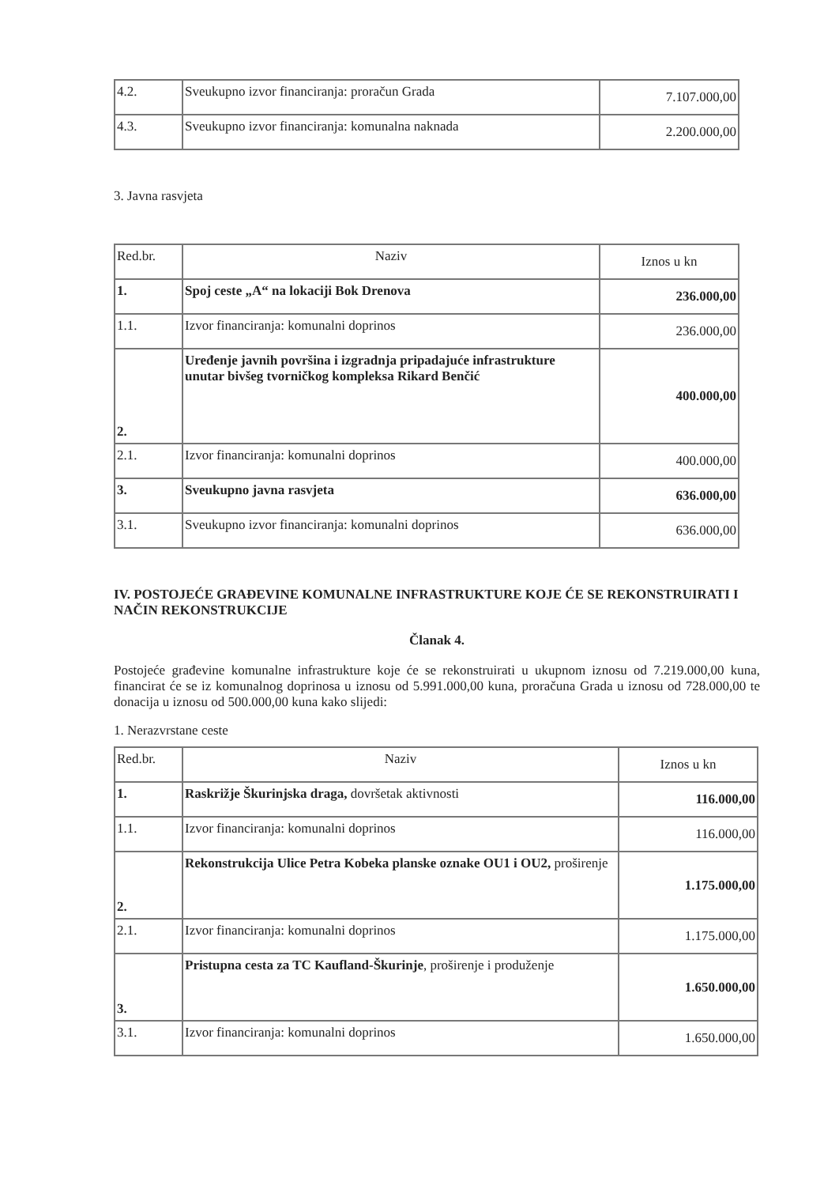| 4.2. | Sveukupno izvor financiranja: proračun Grada | 7.107.000,00 |
| 4.3. | Sveukupno izvor financiranja: komunalna naknada | 2.200.000,00 |
3. Javna rasvjeta
| Red.br. | Naziv | Iznos u kn |
| 1. | Spoj ceste „A“ na lokaciji Bok Drenova | 236.000,00 |
| 1.1. | Izvor financiranja: komunalni doprinos | 236.000,00 |
| 2. | Uređenje javnih površina i izgradnja pripadajuće infrastrukture unutar bivšeg tvorničkog kompleksa Rikard Benčić | 400.000,00 |
| 2.1. | Izvor financiranja: komunalni doprinos | 400.000,00 |
| 3. | Sveukupno javna rasvjeta | 636.000,00 |
| 3.1. | Sveukupno izvor financiranja: komunalni doprinos | 636.000,00 |
IV. POSTOJEĆE GRAĐEVINE KOMUNALNE INFRASTRUKTURE KOJE ĆE SE REKONSTRUIRATI I NAČIN REKONSTRUKCIJE
Članak 4.
Postojeće građevine komunalne infrastrukture koje će se rekonstruirati u ukupnom iznosu od 7.219.000,00 kuna, financirat će se iz komunalnog doprinosa u iznosu od 5.991.000,00 kuna, proračuna Grada u iznosu od 728.000,00 te donacija u iznosu od 500.000,00 kuna kako slijedi:
1. Nerazvrstane ceste
| Red.br. | Naziv | Iznos u kn |
| 1. | Raskrižje Škurinjska draga, dovršetak aktivnosti | 116.000,00 |
| 1.1. | Izvor financiranja: komunalni doprinos | 116.000,00 |
| 2. | Rekonstrukcija Ulice Petra Kobeka planske oznake OU1 i OU2, proširenje | 1.175.000,00 |
| 2.1. | Izvor financiranja: komunalni doprinos | 1.175.000,00 |
| 3. | Pristupna cesta za TC Kaufland-Škurinje , proširenje i produženje | 1.650.000,00 |
| 3.1. | Izvor financiranja: komunalni doprinos | 1.650.000,00 |